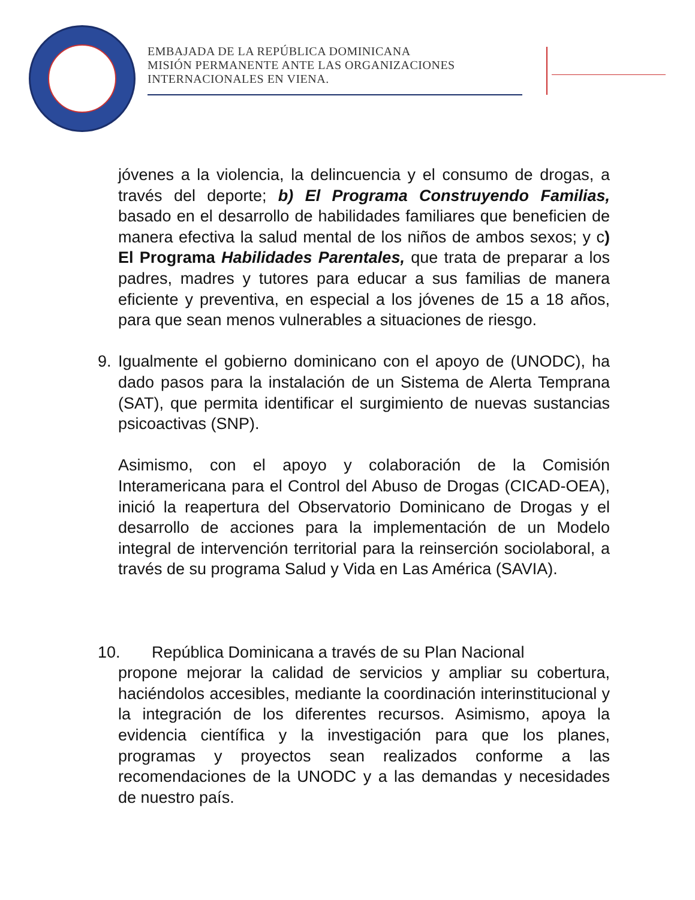EMBAJADA DE LA REPÚBLICA DOMINICANA
MISIÓN PERMANENTE ANTE LAS ORGANIZACIONES
INTERNACIONALES EN VIENA.
jóvenes a la violencia, la delincuencia y el consumo de drogas, a través del deporte; b) El Programa Construyendo Familias, basado en el desarrollo de habilidades familiares que beneficien de manera efectiva la salud mental de los niños de ambos sexos; y c) El Programa Habilidades Parentales, que trata de preparar a los padres, madres y tutores para educar a sus familias de manera eficiente y preventiva, en especial a los jóvenes de 15 a 18 años, para que sean menos vulnerables a situaciones de riesgo.
9. Igualmente el gobierno dominicano con el apoyo de (UNODC), ha dado pasos para la instalación de un Sistema de Alerta Temprana (SAT), que permita identificar el surgimiento de nuevas sustancias psicoactivas (SNP).
Asimismo, con el apoyo y colaboración de la Comisión Interamericana para el Control del Abuso de Drogas (CICAD-OEA), inició la reapertura del Observatorio Dominicano de Drogas y el desarrollo de acciones para la implementación de un Modelo integral de intervención territorial para la reinserción sociolaboral, a través de su programa Salud y Vida en Las América (SAVIA).
10. República Dominicana a través de su Plan Nacional
propone mejorar la calidad de servicios y ampliar su cobertura, haciéndolos accesibles, mediante la coordinación interinstitucional y la integración de los diferentes recursos. Asimismo, apoya la evidencia científica y la investigación para que los planes, programas y proyectos sean realizados conforme a las recomendaciones de la UNODC y a las demandas y necesidades de nuestro país.